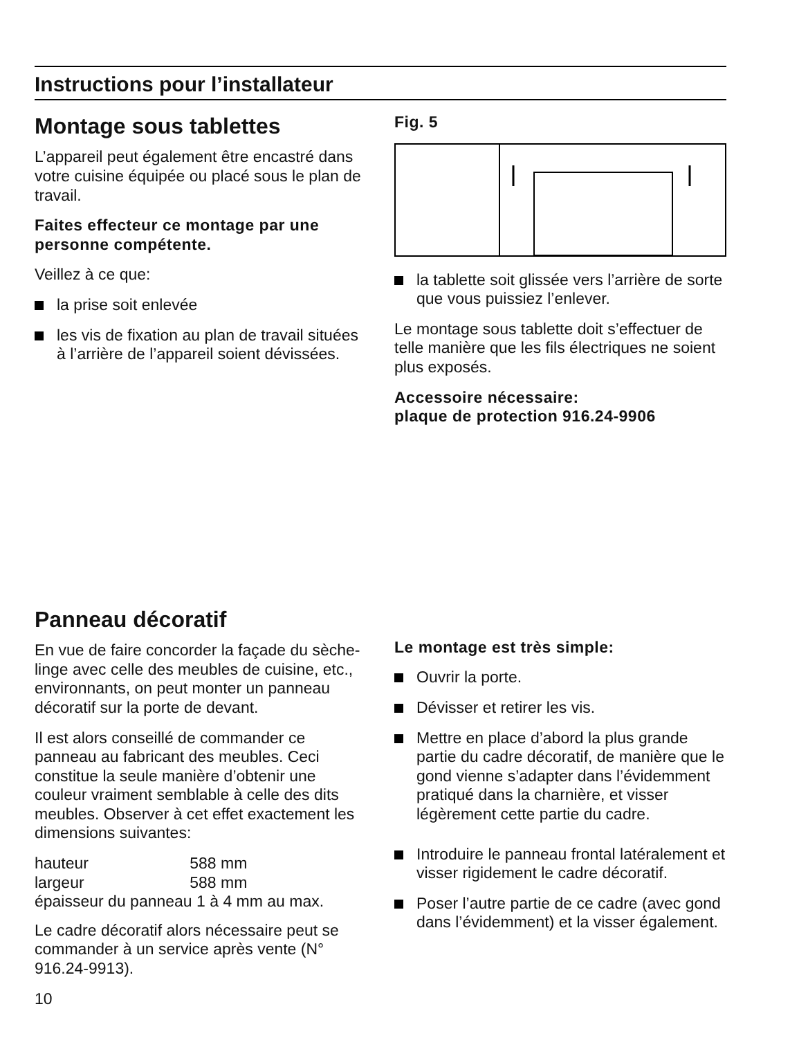Instructions pour l’installateur
Montage sous tablettes
L’appareil peut également être encastré dans votre cuisine équipée ou placé sous le plan de travail.
Faites effecteur ce montage par une personne compétente.
Veillez à ce que:
la prise soit enlevée
les vis de fixation au plan de travail situées à l’arrière de l’appareil soient dévissées.
Fig. 5
la tablette soit glissée vers l’arrière de sorte que vous puissiez l’enlever.
Le montage sous tablette doit s’effectuer de telle manière que les fils électriques ne soient plus exposés.
Accessoire nécessaire:
plaque de protection 916.24-9906
Panneau décoratif
En vue de faire concorder la façade du sèche-linge avec celle des meubles de cuisine, etc., environnants, on peut monter un panneau décoratif sur la porte de devant.
Il est alors conseillé de commander ce panneau au fabricant des meubles. Ceci constitue la seule manière d’obtenir une couleur vraiment semblable à celle des dits meubles. Observer à cet effet exactement les dimensions suivantes:
| hauteur | 588 mm |
| largeur | 588 mm |
| épaisseur du panneau 1 à 4 mm au max. | |
Le cadre décoratif alors nécessaire peut se commander à un service après vente (N° 916.24-9913).
10
Le montage est très simple:
Ouvrir la porte.
Dévisser et retirer les vis.
Mettre en place d’abord la plus grande partie du cadre décoratif, de manière que le gond vienne s’adapter dans l’évidemment pratiqué dans la charnière, et visser légèrement cette partie du cadre.
Introduire le panneau frontal latéralement et visser rigidement le cadre décoratif.
Poser l’autre partie de ce cadre (avec gond dans l’évidemment) et la visser également.